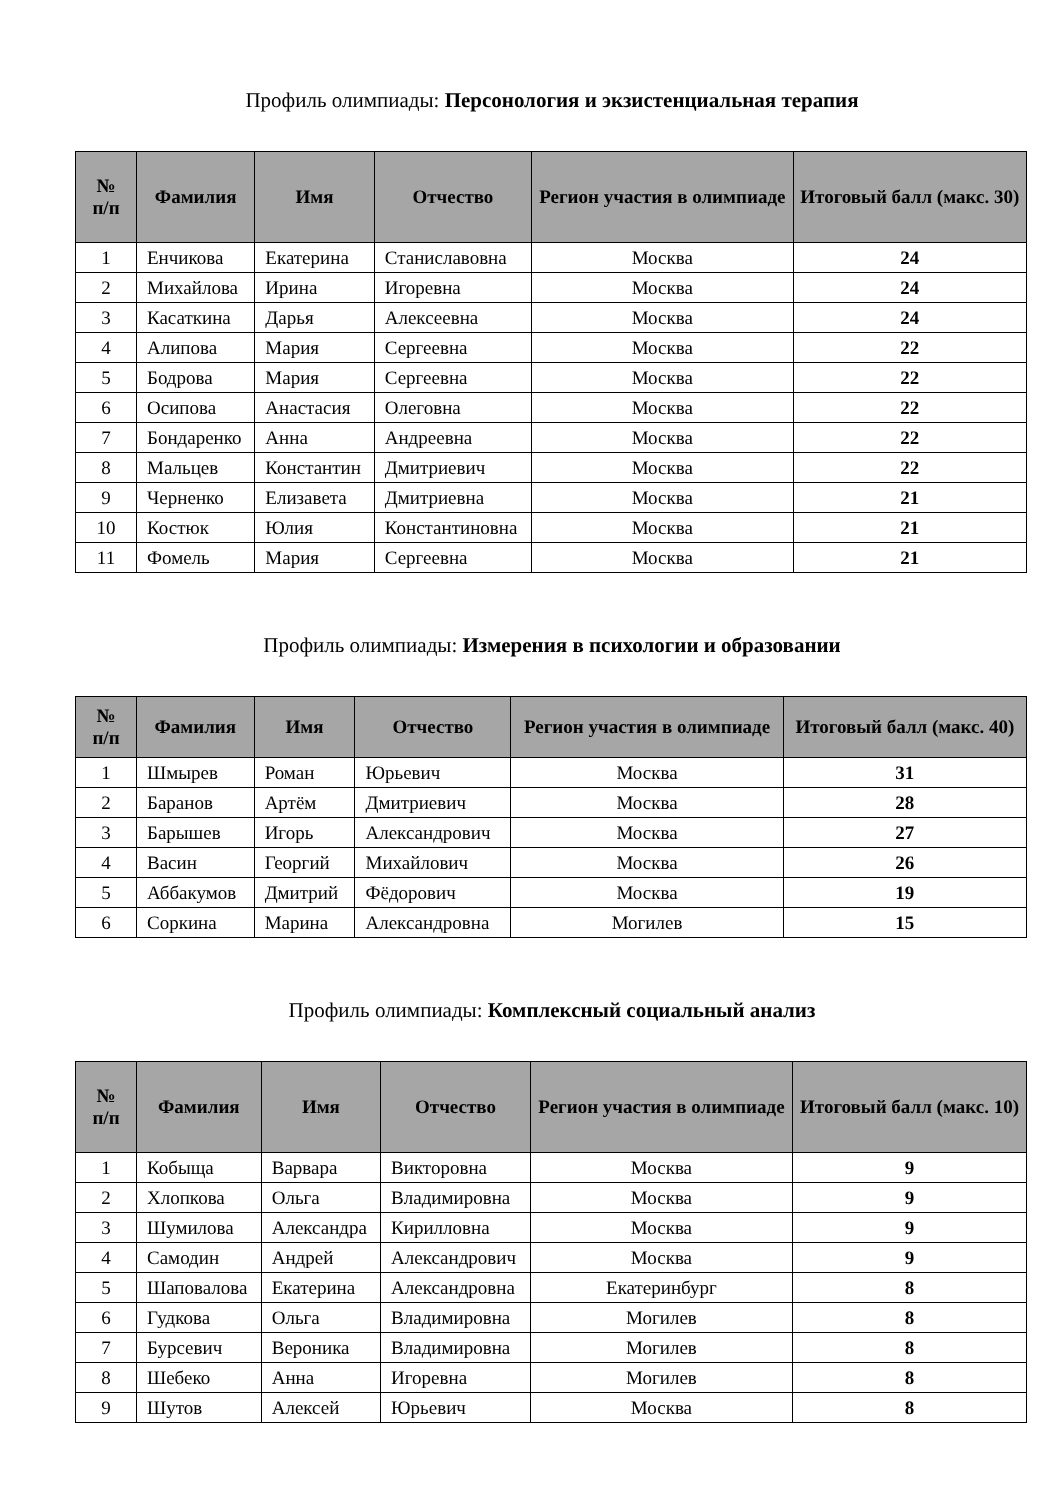Профиль олимпиады: Персонология и экзистенциальная терапия
| № п/п | Фамилия | Имя | Отчество | Регион участия в олимпиаде | Итоговый балл (макс. 30) |
| --- | --- | --- | --- | --- | --- |
| 1 | Енчикова | Екатерина | Станиславовна | Москва | 24 |
| 2 | Михайлова | Ирина | Игоревна | Москва | 24 |
| 3 | Касаткина | Дарья | Алексеевна | Москва | 24 |
| 4 | Алипова | Мария | Сергеевна | Москва | 22 |
| 5 | Бодрова | Мария | Сергеевна | Москва | 22 |
| 6 | Осипова | Анастасия | Олеговна | Москва | 22 |
| 7 | Бондаренко | Анна | Андреевна | Москва | 22 |
| 8 | Мальцев | Константин | Дмитриевич | Москва | 22 |
| 9 | Черненко | Елизавета | Дмитриевна | Москва | 21 |
| 10 | Костюк | Юлия | Константиновна | Москва | 21 |
| 11 | Фомель | Мария | Сергеевна | Москва | 21 |
Профиль олимпиады: Измерения в психологии и образовании
| № п/п | Фамилия | Имя | Отчество | Регион участия в олимпиаде | Итоговый балл (макс. 40) |
| --- | --- | --- | --- | --- | --- |
| 1 | Шмырев | Роман | Юрьевич | Москва | 31 |
| 2 | Баранов | Артём | Дмитриевич | Москва | 28 |
| 3 | Барышев | Игорь | Александрович | Москва | 27 |
| 4 | Васин | Георгий | Михайлович | Москва | 26 |
| 5 | Аббакумов | Дмитрий | Фёдорович | Москва | 19 |
| 6 | Соркина | Марина | Александровна | Могилев | 15 |
Профиль олимпиады: Комплексный социальный анализ
| № п/п | Фамилия | Имя | Отчество | Регион участия в олимпиаде | Итоговый балл (макс. 10) |
| --- | --- | --- | --- | --- | --- |
| 1 | Кобыща | Варвара | Викторовна | Москва | 9 |
| 2 | Хлопкова | Ольга | Владимировна | Москва | 9 |
| 3 | Шумилова | Александра | Кирилловна | Москва | 9 |
| 4 | Самодин | Андрей | Александрович | Москва | 9 |
| 5 | Шаповалова | Екатерина | Александровна | Екатеринбург | 8 |
| 6 | Гудкова | Ольга | Владимировна | Могилев | 8 |
| 7 | Бурсевич | Вероника | Владимировна | Могилев | 8 |
| 8 | Шебеко | Анна | Игоревна | Могилев | 8 |
| 9 | Шутов | Алексей | Юрьевич | Москва | 8 |